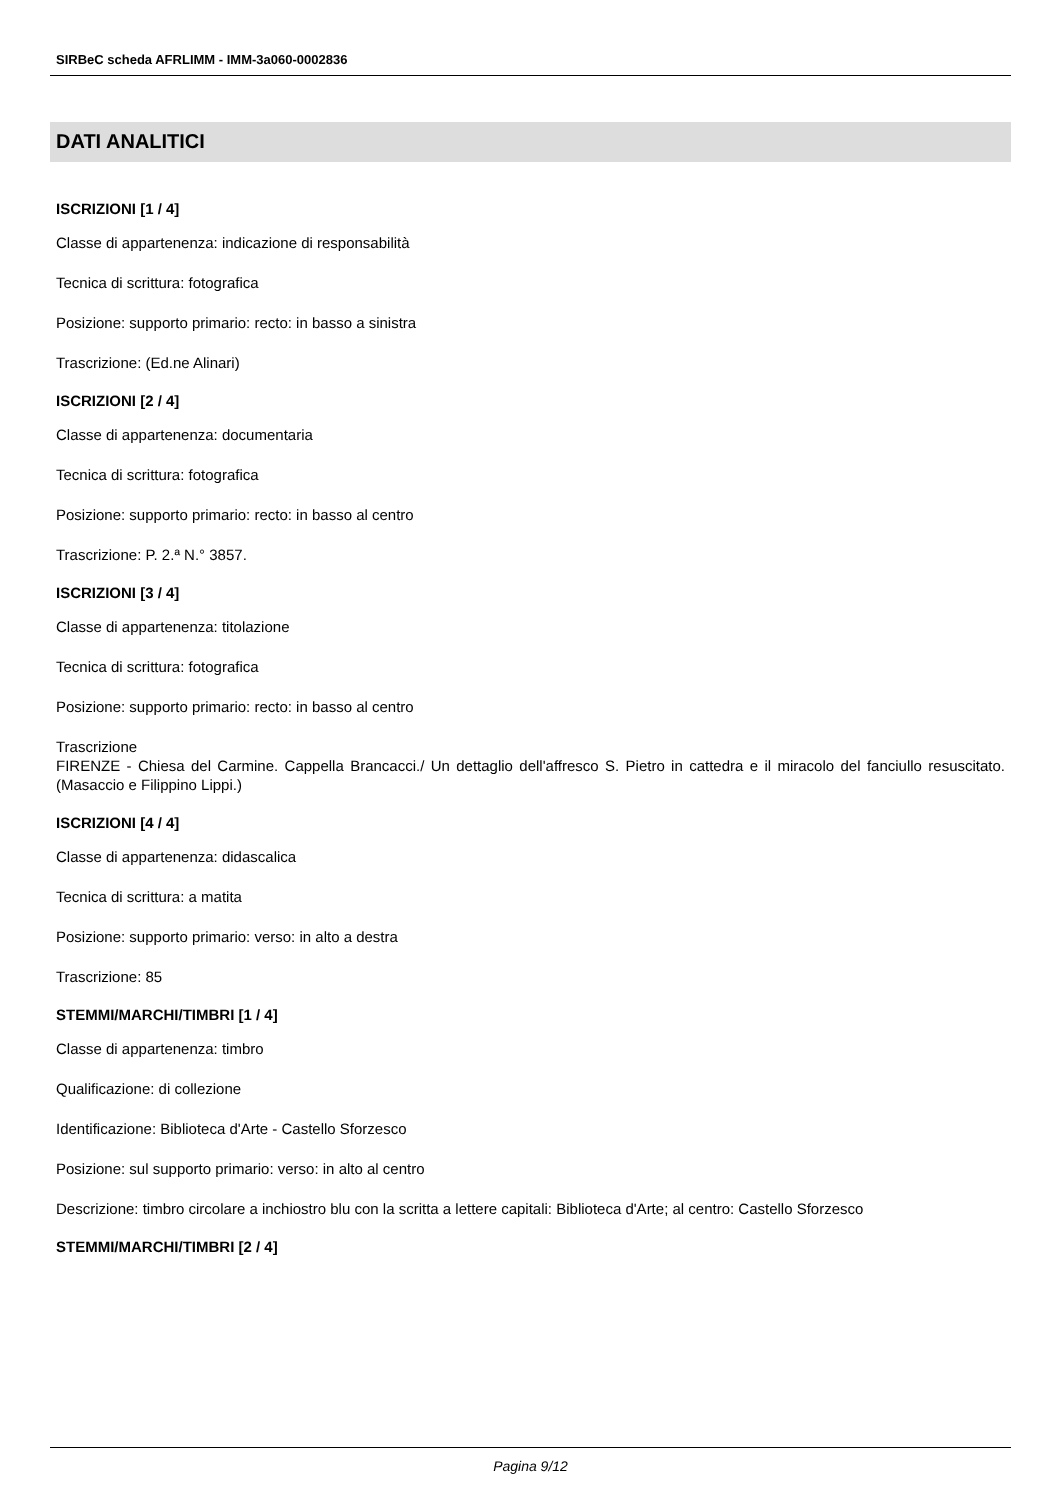SIRBeC scheda AFRLIMM - IMM-3a060-0002836
DATI ANALITICI
ISCRIZIONI [1 / 4]
Classe di appartenenza: indicazione di responsabilità
Tecnica di scrittura: fotografica
Posizione: supporto primario: recto: in basso a sinistra
Trascrizione: (Ed.ne Alinari)
ISCRIZIONI [2 / 4]
Classe di appartenenza: documentaria
Tecnica di scrittura: fotografica
Posizione: supporto primario: recto: in basso al centro
Trascrizione: P. 2.ª N.° 3857.
ISCRIZIONI [3 / 4]
Classe di appartenenza: titolazione
Tecnica di scrittura: fotografica
Posizione: supporto primario: recto: in basso al centro
Trascrizione
FIRENZE - Chiesa del Carmine. Cappella Brancacci./ Un dettaglio dell'affresco S. Pietro in cattedra e il miracolo del fanciullo resuscitato. (Masaccio e Filippino Lippi.)
ISCRIZIONI [4 / 4]
Classe di appartenenza: didascalica
Tecnica di scrittura: a matita
Posizione: supporto primario: verso: in alto a destra
Trascrizione: 85
STEMMI/MARCHI/TIMBRI [1 / 4]
Classe di appartenenza: timbro
Qualificazione: di collezione
Identificazione: Biblioteca d'Arte - Castello Sforzesco
Posizione: sul supporto primario: verso: in alto al centro
Descrizione: timbro circolare a inchiostro blu con la scritta a lettere capitali: Biblioteca d'Arte; al centro: Castello Sforzesco
STEMMI/MARCHI/TIMBRI [2 / 4]
Pagina 9/12